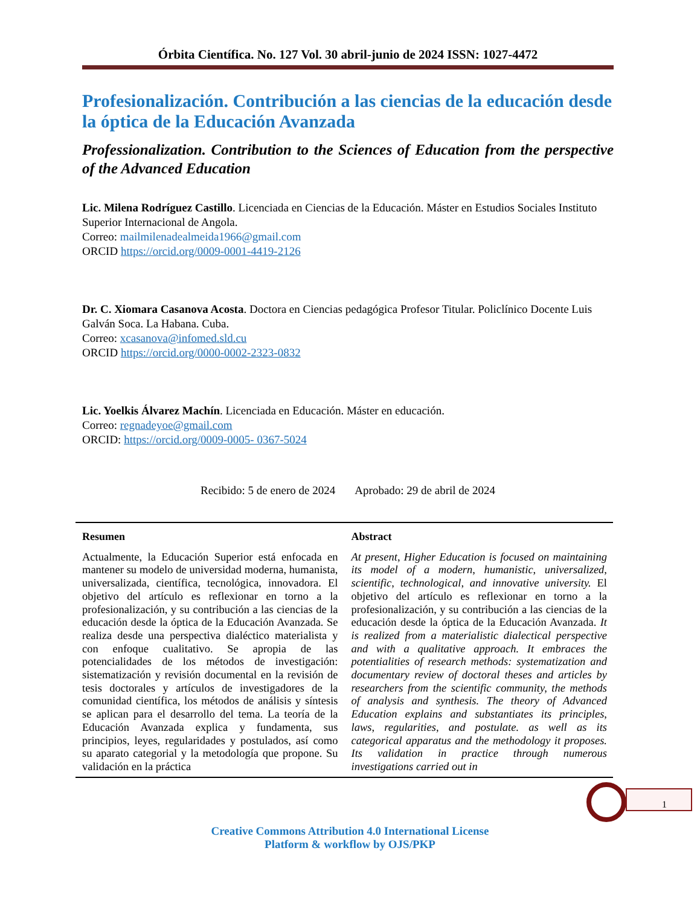Órbita Científica. No. 127 Vol. 30 abril-junio de 2024 ISSN: 1027-4472
Profesionalización. Contribución a las ciencias de la educación desde la óptica de la Educación Avanzada
Professionalization. Contribution to the Sciences of Education from the perspective of the Advanced Education
Lic. Milena Rodríguez Castillo. Licenciada en Ciencias de la Educación. Máster en Estudios Sociales Instituto Superior Internacional de Angola.
Correo: mailmilenadealmeida1966@gmail.com
ORCID https://orcid.org/0009-0001-4419-2126
Dr. C. Xiomara Casanova Acosta. Doctora en Ciencias pedagógica Profesor Titular. Policlínico Docente Luis Galván Soca. La Habana. Cuba.
Correo: xcasanova@infomed.sld.cu
ORCID https://orcid.org/0000-0002-2323-0832
Lic. Yoelkis Álvarez Machín. Licenciada en Educación. Máster en educación.
Correo: regnadeyoe@gmail.com
ORCID: https://orcid.org/0009-0005- 0367-5024
Recibido: 5 de enero de 2024 Aprobado: 29 de abril de 2024
Resumen
Actualmente, la Educación Superior está enfocada en mantener su modelo de universidad moderna, humanista, universalizada, científica, tecnológica, innovadora. El objetivo del artículo es reflexionar en torno a la profesionalización, y su contribución a las ciencias de la educación desde la óptica de la Educación Avanzada. Se realiza desde una perspectiva dialéctico materialista y con enfoque cualitativo. Se apropia de las potencialidades de los métodos de investigación: sistematización y revisión documental en la revisión de tesis doctorales y artículos de investigadores de la comunidad científica, los métodos de análisis y síntesis se aplican para el desarrollo del tema. La teoría de la Educación Avanzada explica y fundamenta, sus principios, leyes, regularidades y postulados, así como su aparato categorial y la metodología que propone. Su validación en la práctica
Abstract
At present, Higher Education is focused on maintaining its model of a modern, humanistic, universalized, scientific, technological, and innovative university. El objetivo del artículo es reflexionar en torno a la profesionalización, y su contribución a las ciencias de la educación desde la óptica de la Educación Avanzada. It is realized from a materialistic dialectical perspective and with a qualitative approach. It embraces the potentialities of research methods: systematization and documentary review of doctoral theses and articles by researchers from the scientific community, the methods of analysis and synthesis. The theory of Advanced Education explains and substantiates its principles, laws, regularities, and postulate. as well as its categorical apparatus and the methodology it proposes. Its validation in practice through numerous investigations carried out in
1
Creative Commons Attribution 4.0 International License
Platform & workflow by OJS/PKP